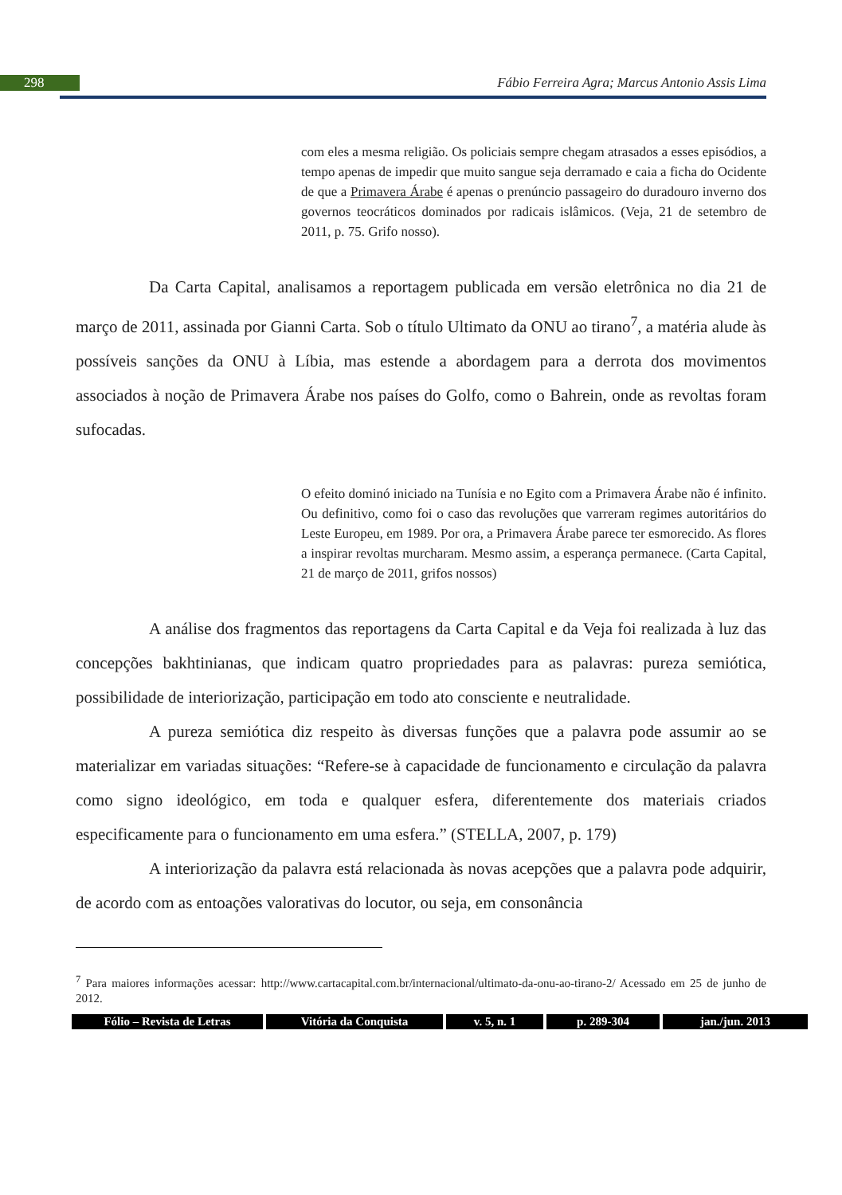298
Fábio Ferreira Agra; Marcus Antonio Assis Lima
com eles a mesma religião. Os policiais sempre chegam atrasados a esses episódios, a tempo apenas de impedir que muito sangue seja derramado e caia a ficha do Ocidente de que a Primavera Árabe é apenas o prenúncio passageiro do duradouro inverno dos governos teocráticos dominados por radicais islâmicos. (Veja, 21 de setembro de 2011, p. 75. Grifo nosso).
Da Carta Capital, analisamos a reportagem publicada em versão eletrônica no dia 21 de março de 2011, assinada por Gianni Carta. Sob o título Ultimato da ONU ao tirano<sup>7</sup>, a matéria alude às possíveis sanções da ONU à Líbia, mas estende a abordagem para a derrota dos movimentos associados à noção de Primavera Árabe nos países do Golfo, como o Bahrein, onde as revoltas foram sufocadas.
O efeito dominó iniciado na Tunísia e no Egito com a Primavera Árabe não é infinito. Ou definitivo, como foi o caso das revoluções que varreram regimes autoritários do Leste Europeu, em 1989. Por ora, a Primavera Árabe parece ter esmorecido. As flores a inspirar revoltas murcharam. Mesmo assim, a esperança permanece. (Carta Capital, 21 de março de 2011, grifos nossos)
A análise dos fragmentos das reportagens da Carta Capital e da Veja foi realizada à luz das concepções bakhtinianas, que indicam quatro propriedades para as palavras: pureza semiótica, possibilidade de interiorização, participação em todo ato consciente e neutralidade.
A pureza semiótica diz respeito às diversas funções que a palavra pode assumir ao se materializar em variadas situações: “Refere-se à capacidade de funcionamento e circulação da palavra como signo ideológico, em toda e qualquer esfera, diferentemente dos materiais criados especificamente para o funcionamento em uma esfera.” (STELLA, 2007, p. 179)
A interiorização da palavra está relacionada às novas acepções que a palavra pode adquirir, de acordo com as entoações valorativas do locutor, ou seja, em consonância
<sup>7</sup> Para maiores informações acessar: http://www.cartacapital.com.br/internacional/ultimato-da-onu-ao-tirano-2/ Acessado em 25 de junho de 2012.
Fólio – Revista de Letras Vitória da Conquista v. 5, n. 1 p. 289-304 jan./jun. 2013